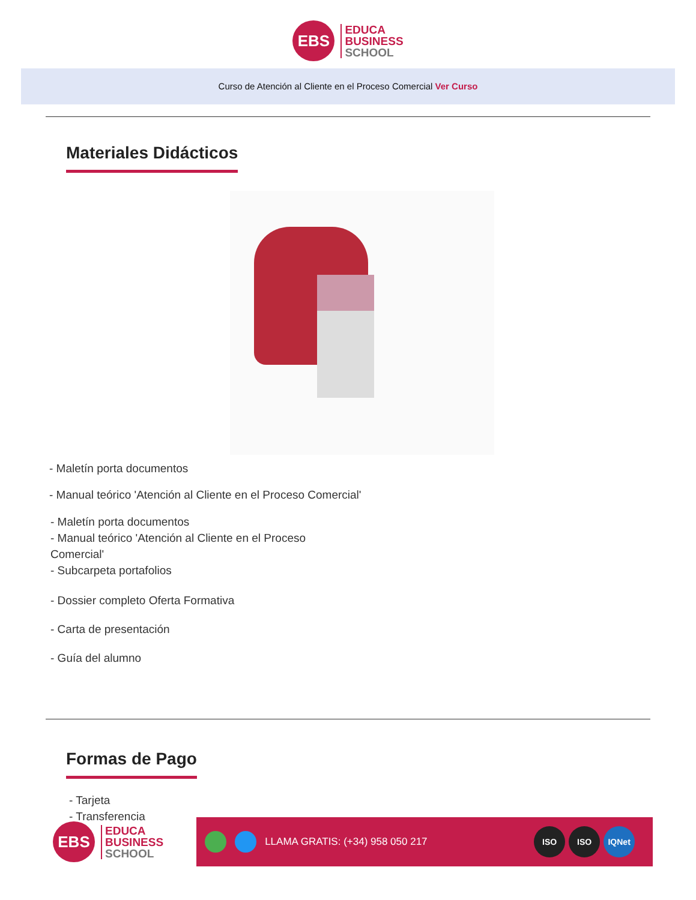EBS
EDUCA
BUSINESS
SCHOOL
Curso de Atención al Cliente en el Proceso Comercial Ver Curso
Materiales Didácticos
- Maletín porta documentos
- Manual teórico 'Atención al Cliente en el Proceso Comercial'
- Maletín porta documentos
- Manual teórico 'Atención al Cliente en el Proceso Comercial'
- Subcarpeta portafolios
- Dossier completo Oferta Formativa
- Carta de presentación
- Guía del alumno
Formas de Pago
- Tarjeta
- Transferencia
EBS
EDUCA
BUSINESS
SCHOOL
LLAMA GRATIS: (+34) 958 050 217
ISO ISO IQNet